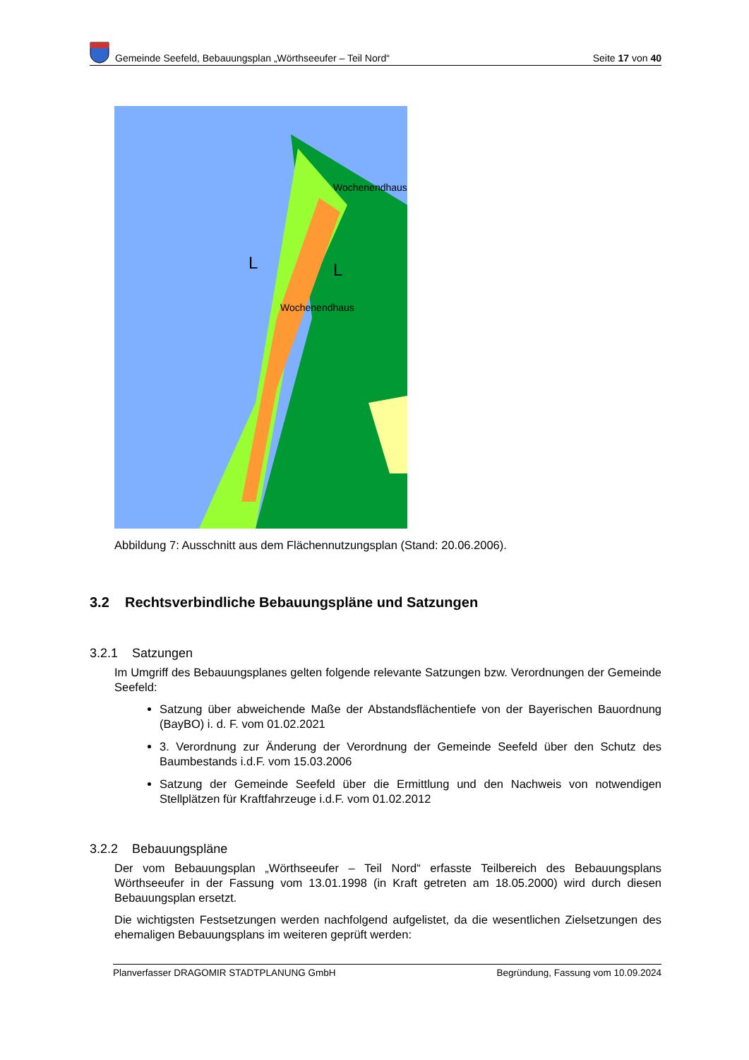Gemeinde Seefeld, Bebauungsplan „Wörthseeufer – Teil Nord“Seite 17 von 40
Wochenendhaus
Wochenendhaus
L
L
Abbildung 7: Ausschnitt aus dem Flächennutzungsplan (Stand: 20.06.2006).
3.2 Rechtsverbindliche Bebauungspläne und Satzungen
3.2.1 Satzungen
Im Umgriff des Bebauungsplanes gelten folgende relevante Satzungen bzw. Verordnungen der Gemeinde Seefeld:
Satzung über abweichende Maße der Abstandsflächentiefe von der Bayerischen Bauordnung (BayBO) i. d. F. vom 01.02.2021
3. Verordnung zur Änderung der Verordnung der Gemeinde Seefeld über den Schutz des Baumbestands i.d.F. vom 15.03.2006
Satzung der Gemeinde Seefeld über die Ermittlung und den Nachweis von notwendigen Stellplätzen für Kraftfahrzeuge i.d.F. vom 01.02.2012
3.2.2 Bebauungspläne
Der vom Bebauungsplan „Wörthseeufer – Teil Nord“ erfasste Teilbereich des Bebauungsplans Wörthseeufer in der Fassung vom 13.01.1998 (in Kraft getreten am 18.05.2000) wird durch diesen Bebauungsplan ersetzt.
Die wichtigsten Festsetzungen werden nachfolgend aufgelistet, da die wesentlichen Zielsetzungen des ehemaligen Bebauungsplans im weiteren geprüft werden:
Planverfasser DRAGOMIR STADTPLANUNG GmbH Begründung, Fassung vom 10.09.2024